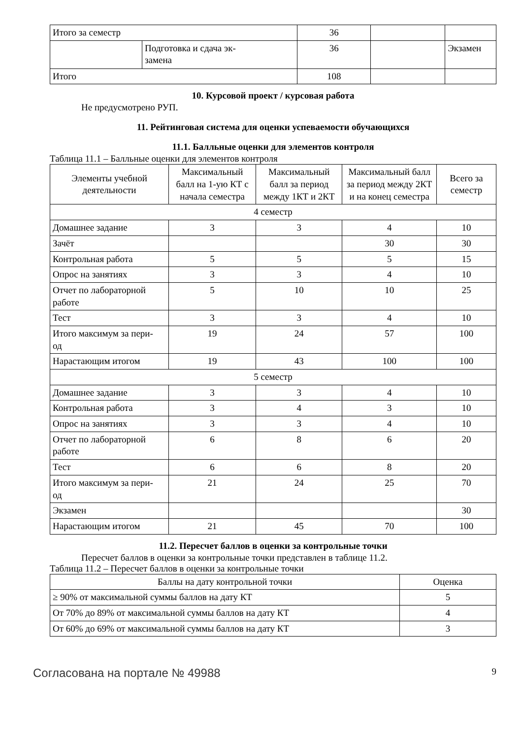| Итого за семестр | | 36 | | |
| | Подготовка и сдача эк- замена | 36 | | Экзамен |
| Итого | | 108 | | |
10. Курсовой проект / курсовая работа
Не предусмотрено РУП.
11. Рейтинговая система для оценки успеваемости обучающихся
11.1. Балльные оценки для элементов контроля
Таблица 11.1 – Балльные оценки для элементов контроля
| Элементы учебной деятельности | Максимальный балл на 1-ую КТ с начала семестра | Максимальный балл за период между 1КТ и 2КТ | Максимальный балл за период между 2КТ и на конец семестра | Всего за семестр |
| --- | --- | --- | --- | --- |
| 4 семестр | | | | |
| Домашнее задание | 3 | 3 | 4 | 10 |
| Зачёт | | | 30 | 30 |
| Контрольная работа | 5 | 5 | 5 | 15 |
| Опрос на занятиях | 3 | 3 | 4 | 10 |
| Отчет по лабораторной работе | 5 | 10 | 10 | 25 |
| Тест | 3 | 3 | 4 | 10 |
| Итого максимум за пери- од | 19 | 24 | 57 | 100 |
| Нарастающим итогом | 19 | 43 | 100 | 100 |
| 5 семестр | | | | |
| Домашнее задание | 3 | 3 | 4 | 10 |
| Контрольная работа | 3 | 4 | 3 | 10 |
| Опрос на занятиях | 3 | 3 | 4 | 10 |
| Отчет по лабораторной работе | 6 | 8 | 6 | 20 |
| Тест | 6 | 6 | 8 | 20 |
| Итого максимум за пери- од | 21 | 24 | 25 | 70 |
| Экзамен | | | | 30 |
| Нарастающим итогом | 21 | 45 | 70 | 100 |
11.2. Пересчет баллов в оценки за контрольные точки
Пересчет баллов в оценки за контрольные точки представлен в таблице 11.2.
Таблица 11.2 – Пересчет баллов в оценки за контрольные точки
| Баллы на дату контрольной точки | Оценка |
| --- | --- |
| ≥ 90% от максимальной суммы баллов на дату КТ | 5 |
| От 70% до 89% от максимальной суммы баллов на дату КТ | 4 |
| От 60% до 69% от максимальной суммы баллов на дату КТ | 3 |
Согласована на портале № 49988 9